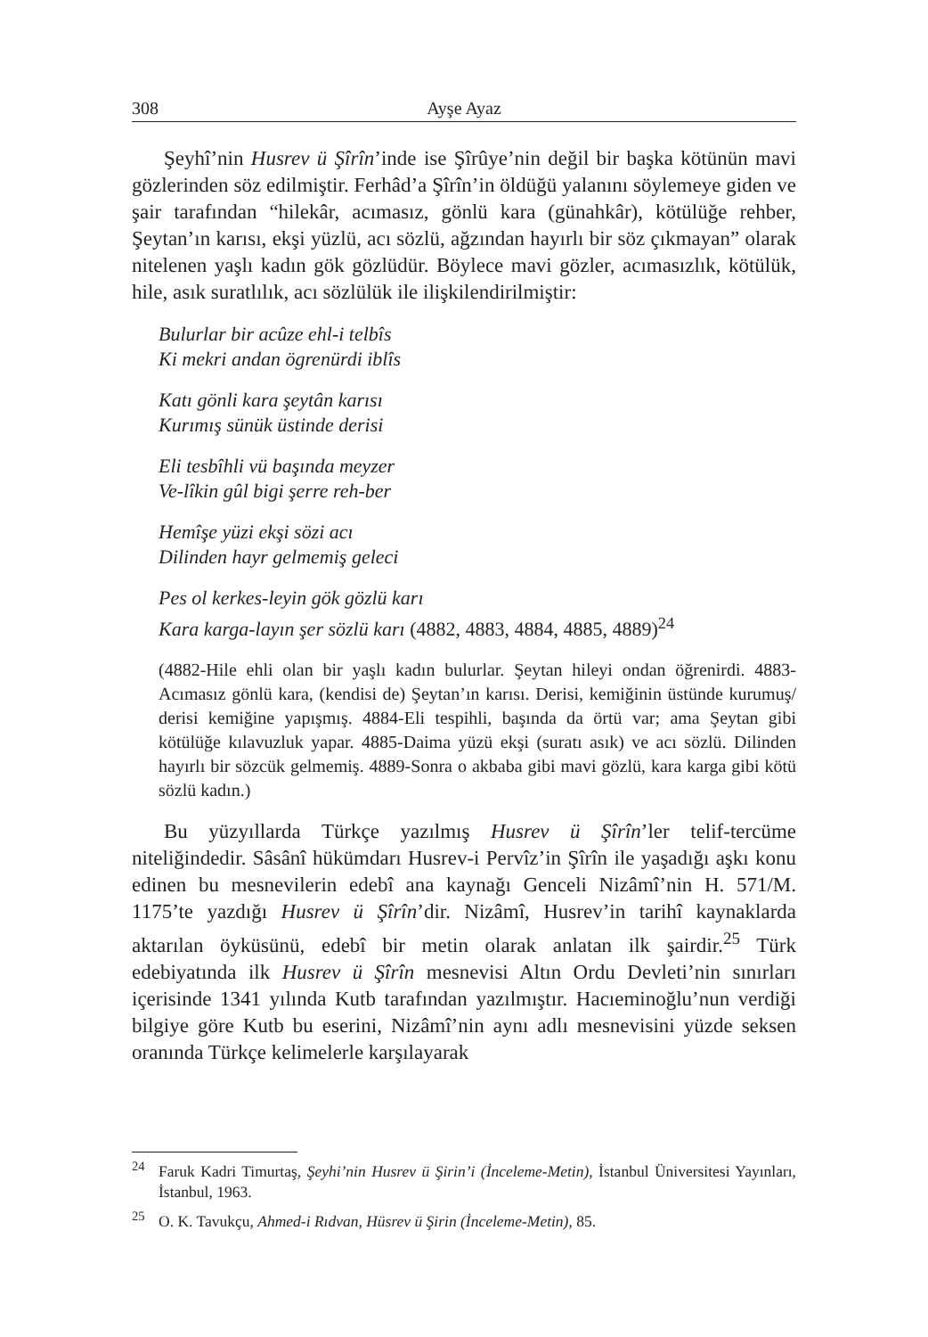308 Ayşe Ayaz
Şeyhî’nin Husrev ü Şîrîn’inde ise Şîrûye’nin değil bir başka kötünün mavi gözlerinden söz edilmiştir. Ferhâd’a Şîrîn’in öldüğü yalanını söylemeye giden ve şair tarafından “hilekâr, acımasız, gönlü kara (günahkâr), kötülüğe rehber, Şeytan’ın karısı, ekşi yüzlü, acı sözlü, ağzından hayırlı bir söz çıkmayan” olarak nitelenen yaşlı kadın gök gözlüdür. Böylece mavi gözler, acımasızlık, kötülük, hile, asık suratlılık, acı sözlülük ile ilişkilendirilmiştir:
Bulurlar bir acûze ehl-i telbîs
Ki mekri andan ögrenürdi iblîs
Katı gönli kara şeytân karısı
Kurımış sünük üstinde derisi
Eli tesbîhli vü başında meyzer
Ve-lîkin gûl bigi şerre reh-ber
Hemîşe yüzi ekşi sözi acı
Dilinden hayr gelmemiş geleci
Pes ol kerkes-leyin gök gözlü karı
Kara karga-layın şer sözlü karı (4882, 4883, 4884, 4885, 4889)<sup>24</sup>
(4882-Hile ehli olan bir yaşlı kadın bulurlar. Şeytan hileyi ondan öğrenirdi. 4883-Acımasız gönlü kara, (kendisi de) Şeytan’ın karısı. Derisi, kemiğinin üstünde kurumuş/ derisi kemiğine yapışmış. 4884-Eli tespihli, başında da örtü var; ama Şeytan gibi kötülüğe kılavuzluk yapar. 4885-Daima yüzü ekşi (suratı asık) ve acı sözlü. Dilinden hayırlı bir sözcük gelmemiş. 4889-Sonra o akbaba gibi mavi gözlü, kara karga gibi kötü sözlü kadın.)
Bu yüzyıllarda Türkçe yazılmış Husrev ü Şîrîn’ler telif-tercüme niteliğindedir. Sâsânî hükümdarı Husrev-i Pervîz’in Şîrîn ile yaşadığı aşkı konu edinen bu mesnevilerin edebî ana kaynağı Genceli Nizâmî’nin H. 571/M. 1175’te yazdığı Husrev ü Şîrîn’dir. Nizâmî, Husrev’in tarihî kaynaklarda aktarılan öyküsünü, edebî bir metin olarak anlatan ilk şairdir.<sup>25</sup> Türk edebiyatında ilk Husrev ü Şîrîn mesnevisi Altın Ordu Devleti’nin sınırları içerisinde 1341 yılında Kutb tarafından yazılmıştır. Hacıeminoğlu’nun verdiği bilgiye göre Kutb bu eserini, Nizâmî’nin aynı adlı mesnevisini yüzde seksen oranında Türkçe kelimelerle karşılayarak
<sup>24</sup> Faruk Kadri Timurtaş, Şeyhi’nin Husrev ü Şirin’i (İnceleme-Metin), İstanbul Üniversitesi Yayınları, İstanbul, 1963.
<sup>25</sup> O. K. Tavukçu, Ahmed-i Rıdvan, Hüsrev ü Şirin (İnceleme-Metin), 85.